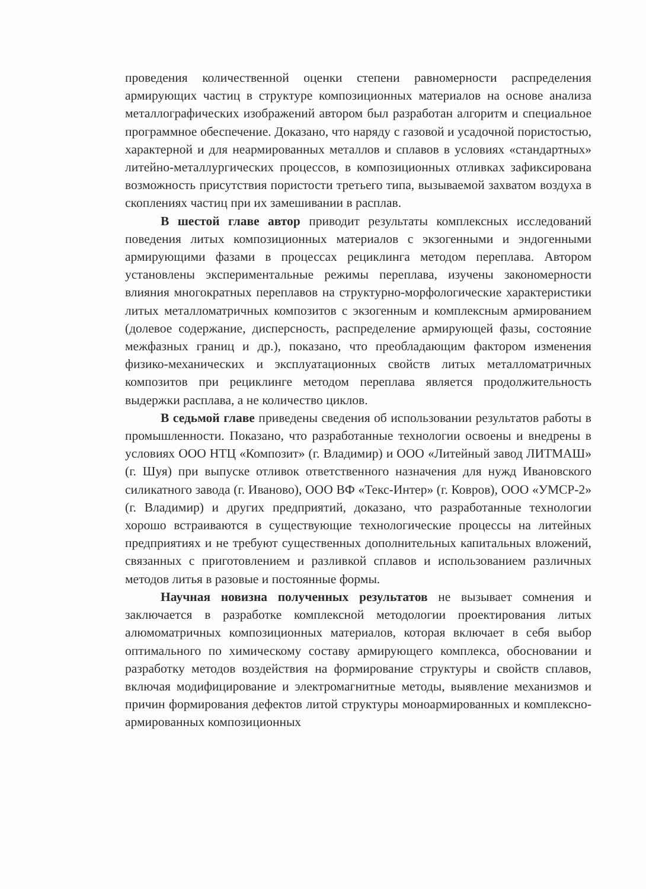проведения количественной оценки степени равномерности распределения армирующих частиц в структуре композиционных материалов на основе анализа металлографических изображений автором был разработан алгоритм и специальное программное обеспечение. Доказано, что наряду с газовой и усадочной пористостью, характерной и для неармированных металлов и сплавов в условиях «стандартных» литейно-металлургических процессов, в композиционных отливках зафиксирована возможность присутствия пористости третьего типа, вызываемой захватом воздуха в скоплениях частиц при их замешивании в расплав.
В шестой главе автор приводит результаты комплексных исследований поведения литых композиционных материалов с экзогенными и эндогенными армирующими фазами в процессах рециклинга методом переплава. Автором установлены экспериментальные режимы переплава, изучены закономерности влияния многократных переплавов на структурно-морфологические характеристики литых металломатричных композитов с экзогенным и комплексным армированием (долевое содержание, дисперсность, распределение армирующей фазы, состояние межфазных границ и др.), показано, что преобладающим фактором изменения физико-механических и эксплуатационных свойств литых металломатричных композитов при рециклинге методом переплава является продолжительность выдержки расплава, а не количество циклов.
В седьмой главе приведены сведения об использовании результатов работы в промышленности. Показано, что разработанные технологии освоены и внедрены в условиях ООО НТЦ «Композит» (г. Владимир) и ООО «Литейный завод ЛИТМАШ» (г. Шуя) при выпуске отливок ответственного назначения для нужд Ивановского силикатного завода (г. Иваново), ООО ВФ «Текс-Интер» (г. Ковров), ООО «УМСР-2» (г. Владимир) и других предприятий, доказано, что разработанные технологии хорошо встраиваются в существующие технологические процессы на литейных предприятиях и не требуют существенных дополнительных капитальных вложений, связанных с приготовлением и разливкой сплавов и использованием различных методов литья в разовые и постоянные формы.
Научная новизна полученных результатов не вызывает сомнения и заключается в разработке комплексной методологии проектирования литых алюмоматричных композиционных материалов, которая включает в себя выбор оптимального по химическому составу армирующего комплекса, обосновании и разработку методов воздействия на формирование структуры и свойств сплавов, включая модифицирование и электромагнитные методы, выявление механизмов и причин формирования дефектов литой структуры моноармированных и комплексно-армированных композиционных